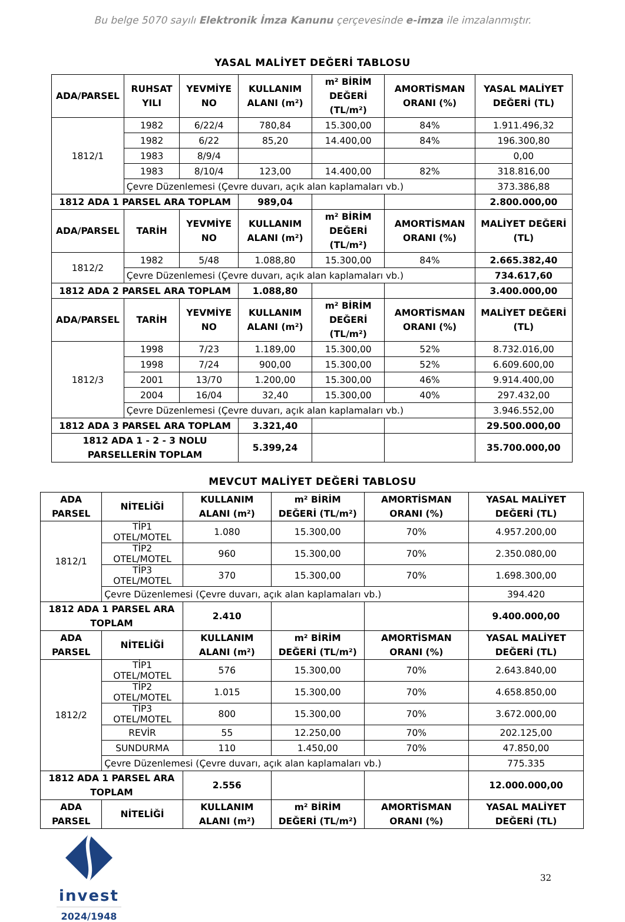Bu belge 5070 sayılı Elektronik İmza Kanunu çerçevesinde e-imza ile imzalanmıştır.
YASAL MALİYET DEĞERİ TABLOSU
| ADA/PARSEL | RUHSAT YILI | YEVMİYE NO | KULLANIM ALANI (m²) | m² BİRİM DEĞERİ (TL/m²) | AMORTİSMAN ORANI (%) | YASAL MALİYET DEĞERİ (TL) |
| --- | --- | --- | --- | --- | --- | --- |
| 1812/1 | 1982 | 6/22/4 | 780,84 | 15.300,00 | 84% | 1.911.496,32 |
| | 1982 | 6/22 | 85,20 | 14.400,00 | 84% | 196.300,80 |
| | 1983 | 8/9/4 | | | | 0,00 |
| | 1983 | 8/10/4 | 123,00 | 14.400,00 | 82% | 318.816,00 |
| | Çevre Düzenlemesi (Çevre duvarı, açık alan kaplamaları vb.) | | | | | 373.386,88 |
| 1812 ADA 1 PARSEL ARA TOPLAM | | | 989,04 | | | 2.800.000,00 |
| ADA/PARSEL | TARİH | YEVMİYE NO | KULLANIM ALANI (m²) | m² BİRİM DEĞERİ (TL/m²) | AMORTİSMAN ORANI (%) | MALİYET DEĞERİ (TL) |
| 1812/2 | 1982 | 5/48 | 1.088,80 | 15.300,00 | 84% | 2.665.382,40 |
| | Çevre Düzenlemesi (Çevre duvarı, açık alan kaplamaları vb.) | | | | | 734.617,60 |
| 1812 ADA 2 PARSEL ARA TOPLAM | | | 1.088,80 | | | 3.400.000,00 |
| ADA/PARSEL | TARİH | YEVMİYE NO | KULLANIM ALANI (m²) | m² BİRİM DEĞERİ (TL/m²) | AMORTİSMAN ORANI (%) | MALİYET DEĞERİ (TL) |
| 1812/3 | 1998 | 7/23 | 1.189,00 | 15.300,00 | 52% | 8.732.016,00 |
| | 1998 | 7/24 | 900,00 | 15.300,00 | 52% | 6.609.600,00 |
| | 2001 | 13/70 | 1.200,00 | 15.300,00 | 46% | 9.914.400,00 |
| | 2004 | 16/04 | 32,40 | 15.300,00 | 40% | 297.432,00 |
| | Çevre Düzenlemesi (Çevre duvarı, açık alan kaplamaları vb.) | | | | | 3.946.552,00 |
| 1812 ADA 3 PARSEL ARA TOPLAM | | | 3.321,40 | | | 29.500.000,00 |
| 1812 ADA 1 - 2 - 3 NOLU PARSELLERİN TOPLAM | | | 5.399,24 | | | 35.700.000,00 |
MEVCUT MALİYET DEĞERİ TABLOSU
| ADA PARSEL | NİTELİĞİ | KULLANIM ALANI (m²) | m² BİRİM DEĞERİ (TL/m²) | AMORTİSMAN ORANI (%) | YASAL MALİYET DEĞERİ (TL) |
| --- | --- | --- | --- | --- | --- |
| 1812/1 | TİP1 OTEL/MOTEL | 1.080 | 15.300,00 | 70% | 4.957.200,00 |
| | TİP2 OTEL/MOTEL | 960 | 15.300,00 | 70% | 2.350.080,00 |
| | TİP3 OTEL/MOTEL | 370 | 15.300,00 | 70% | 1.698.300,00 |
| | Çevre Düzenlemesi (Çevre duvarı, açık alan kaplamaları vb.) | | | | 394.420 |
| 1812 ADA 1 PARSEL ARA TOPLAM | | 2.410 | | | 9.400.000,00 |
| ADA PARSEL | NİTELİĞİ | KULLANIM ALANI (m²) | m² BİRİM DEĞERİ (TL/m²) | AMORTİSMAN ORANI (%) | YASAL MALİYET DEĞERİ (TL) |
| 1812/2 | TİP1 OTEL/MOTEL | 576 | 15.300,00 | 70% | 2.643.840,00 |
| | TİP2 OTEL/MOTEL | 1.015 | 15.300,00 | 70% | 4.658.850,00 |
| | TİP3 OTEL/MOTEL | 800 | 15.300,00 | 70% | 3.672.000,00 |
| | REVİR | 55 | 12.250,00 | 70% | 202.125,00 |
| | SUNDURMA | 110 | 1.450,00 | 70% | 47.850,00 |
| | Çevre Düzenlemesi (Çevre duvarı, açık alan kaplamaları vb.) | | | | 775.335 |
| 1812 ADA 1 PARSEL ARA TOPLAM | | 2.556 | | | 12.000.000,00 |
| ADA PARSEL | NİTELİĞİ | KULLANIM ALANI (m²) | m² BİRİM DEĞERİ (TL/m²) | AMORTİSMAN ORANI (%) | YASAL MALİYET DEĞERİ (TL) |
invest
2024/1948
32